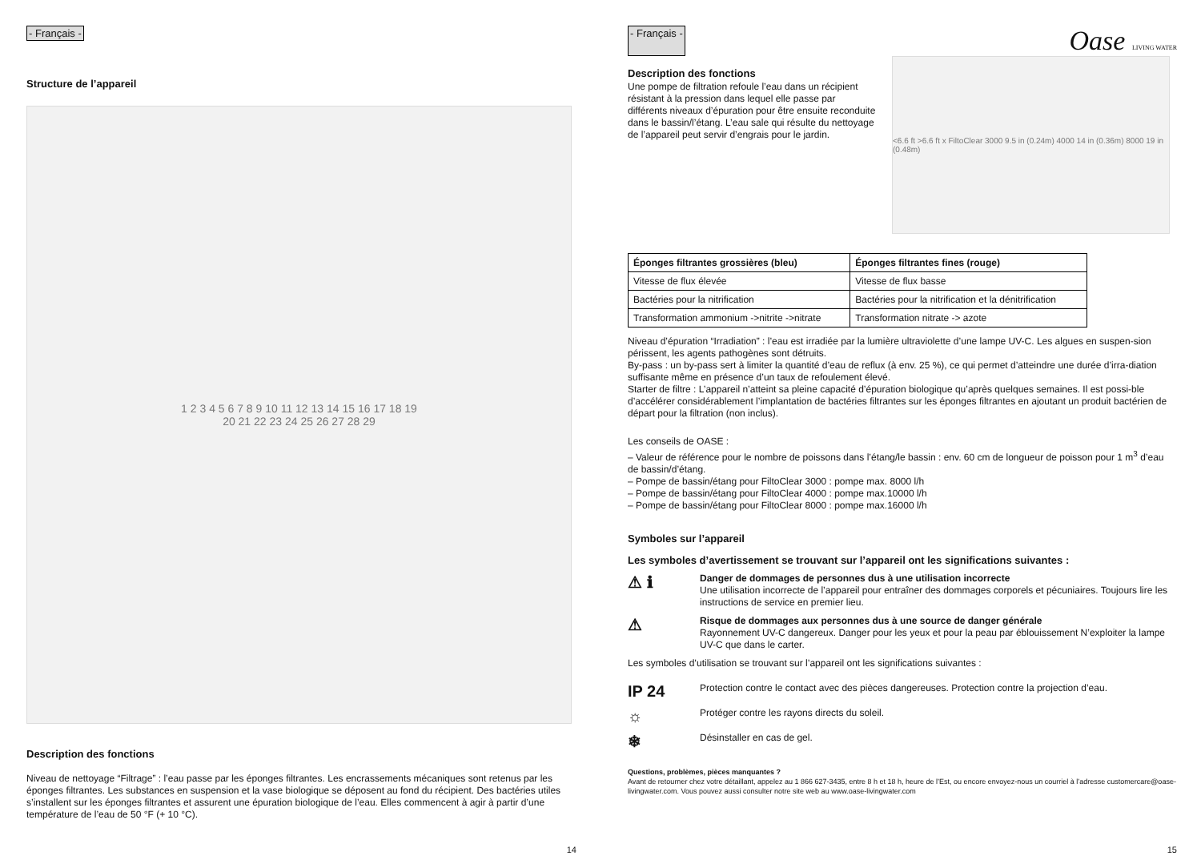- Français -
Structure de l’appareil
1 2 3 4 5 6 7 8 9 10 11 12 13 14 15 16 17 18 19
20 21 22 23 24 25 26 27 28 29
Description des fonctions
Niveau de nettoyage “Filtrage” : l’eau passe par les éponges filtrantes. Les encrassements mécaniques sont retenus par les éponges filtrantes. Les substances en suspension et la vase biologique se déposent au fond du récipient. Des bactéries utiles s’installent sur les éponges filtrantes et assurent une épuration biologique de l’eau. Elles commencent à agir à partir d’une température de l’eau de 50 °F (+ 10 °C).
14
- Français - Oase LIVING WATER
Description des fonctions
Une pompe de filtration refoule l’eau dans un récipient résistant à la pression dans lequel elle passe par différents niveaux d’épuration pour être ensuite reconduite dans le bassin/l’étang. L’eau sale qui résulte du nettoyage de l’appareil peut servir d’engrais pour le jardin.
<6.6 ft >6.6 ft x FiltoClear 3000 9.5 in (0.24m) 4000 14 in (0.36m) 8000 19 in (0.48m)
| Éponges filtrantes grossières (bleu) | Éponges filtrantes fines (rouge) |
| --- | --- |
| Vitesse de flux élevée | Vitesse de flux basse |
| Bactéries pour la nitrification | Bactéries pour la nitrification et la dénitrification |
| Transformation ammonium ->nitrite ->nitrate | Transformation nitrate -> azote |
Niveau d’épuration “Irradiation” : l’eau est irradiée par la lumière ultraviolette d’une lampe UV-C. Les algues en suspen-sion périssent, les agents pathogènes sont détruits.
By-pass : un by-pass sert à limiter la quantité d’eau de reflux (à env. 25 %), ce qui permet d’atteindre une durée d’irra-diation suffisante même en présence d’un taux de refoulement élevé.
Starter de filtre : L’appareil n’atteint sa pleine capacité d’épuration biologique qu’après quelques semaines. Il est possi-ble d’accélérer considérablement l’implantation de bactéries filtrantes sur les éponges filtrantes en ajoutant un produit bactérien de départ pour la filtration (non inclus).
Les conseils de OASE :
– Valeur de référence pour le nombre de poissons dans l’étang/le bassin : env. 60 cm de longueur de poisson pour 1 m<sup>3</sup> d’eau de bassin/d’étang.
– Pompe de bassin/étang pour FiltoClear 3000 : pompe max. 8000 l/h
– Pompe de bassin/étang pour FiltoClear 4000 : pompe max.10000 l/h
– Pompe de bassin/étang pour FiltoClear 8000 : pompe max.16000 l/h
Symboles sur l’appareil
Les symboles d’avertissement se trouvant sur l’appareil ont les significations suivantes :
⚠ ℹ
Danger de dommages de personnes dus à une utilisation incorrecte
Une utilisation incorrecte de l’appareil pour entraîner des dommages corporels et pécuniaires. Toujours lire les instructions de service en premier lieu.
⚠
Risque de dommages aux personnes dus à une source de danger générale
Rayonnement UV-C dangereux. Danger pour les yeux et pour la peau par éblouissement N’exploiter la lampe UV-C que dans le carter.
Les symboles d’utilisation se trouvant sur l’appareil ont les significations suivantes :
IP 24
Protection contre le contact avec des pièces dangereuses. Protection contre la projection d’eau.
☼
Protéger contre les rayons directs du soleil.
❄
Désinstaller en cas de gel.
Questions, problèmes, pièces manquantes ?
Avant de retourner chez votre détaillant, appelez au 1 866 627-3435, entre 8 h et 18 h, heure de l’Est, ou encore envoyez-nous un courriel à l’adresse customercare@oase-livingwater.com. Vous pouvez aussi consulter notre site web au www.oase-livingwater.com
15